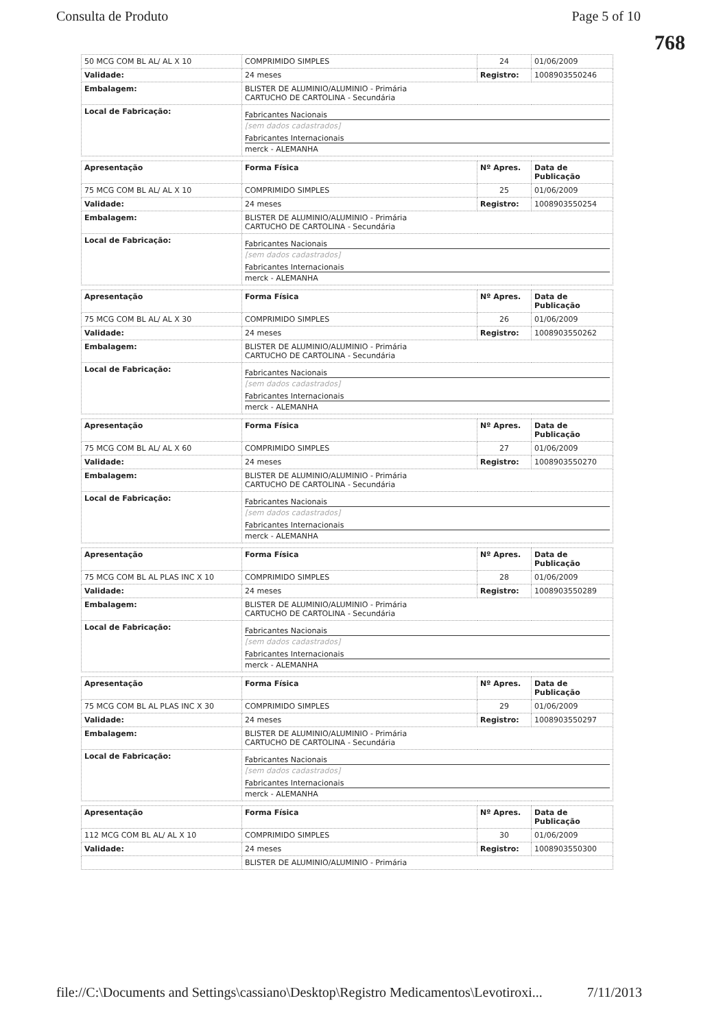Consulta de Produto Page 5 of 10
768
| 50 MCG COM BL AL/ AL X 10 | COMPRIMIDO SIMPLES | 24 | 01/06/2009 |
| Validade: | 24 meses | Registro: | 1008903550246 |
| Embalagem: | BLISTER DE ALUMINIO/ALUMINIO - Primária CARTUCHO DE CARTOLINA - Secundária | | |
| Local de Fabricação: | Fabricantes Nacionais [sem dados cadastrados] Fabricantes Internacionais merck - ALEMANHA | | |
| Apresentação | Forma Física | Nº Apres. | Data de Publicação |
| --- | --- | --- | --- |
| 75 MCG COM BL AL/ AL X 10 | COMPRIMIDO SIMPLES | 25 | 01/06/2009 |
| Validade: | 24 meses | Registro: | 1008903550254 |
| Embalagem: | BLISTER DE ALUMINIO/ALUMINIO - Primária CARTUCHO DE CARTOLINA - Secundária | | |
| Local de Fabricação: | Fabricantes Nacionais [sem dados cadastrados] Fabricantes Internacionais merck - ALEMANHA | | |
| Apresentação | Forma Física | Nº Apres. | Data de Publicação |
| --- | --- | --- | --- |
| 75 MCG COM BL AL/ AL X 30 | COMPRIMIDO SIMPLES | 26 | 01/06/2009 |
| Validade: | 24 meses | Registro: | 1008903550262 |
| Embalagem: | BLISTER DE ALUMINIO/ALUMINIO - Primária CARTUCHO DE CARTOLINA - Secundária | | |
| Local de Fabricação: | Fabricantes Nacionais [sem dados cadastrados] Fabricantes Internacionais merck - ALEMANHA | | |
| Apresentação | Forma Física | Nº Apres. | Data de Publicação |
| --- | --- | --- | --- |
| 75 MCG COM BL AL/ AL X 60 | COMPRIMIDO SIMPLES | 27 | 01/06/2009 |
| Validade: | 24 meses | Registro: | 1008903550270 |
| Embalagem: | BLISTER DE ALUMINIO/ALUMINIO - Primária CARTUCHO DE CARTOLINA - Secundária | | |
| Local de Fabricação: | Fabricantes Nacionais [sem dados cadastrados] Fabricantes Internacionais merck - ALEMANHA | | |
| Apresentação | Forma Física | Nº Apres. | Data de Publicação |
| --- | --- | --- | --- |
| 75 MCG COM BL AL PLAS INC X 10 | COMPRIMIDO SIMPLES | 28 | 01/06/2009 |
| Validade: | 24 meses | Registro: | 1008903550289 |
| Embalagem: | BLISTER DE ALUMINIO/ALUMINIO - Primária CARTUCHO DE CARTOLINA - Secundária | | |
| Local de Fabricação: | Fabricantes Nacionais [sem dados cadastrados] Fabricantes Internacionais merck - ALEMANHA | | |
| Apresentação | Forma Física | Nº Apres. | Data de Publicação |
| --- | --- | --- | --- |
| 75 MCG COM BL AL PLAS INC X 30 | COMPRIMIDO SIMPLES | 29 | 01/06/2009 |
| Validade: | 24 meses | Registro: | 1008903550297 |
| Embalagem: | BLISTER DE ALUMINIO/ALUMINIO - Primária CARTUCHO DE CARTOLINA - Secundária | | |
| Local de Fabricação: | Fabricantes Nacionais [sem dados cadastrados] Fabricantes Internacionais merck - ALEMANHA | | |
| Apresentação | Forma Física | Nº Apres. | Data de Publicação |
| --- | --- | --- | --- |
| 112 MCG COM BL AL/ AL X 10 | COMPRIMIDO SIMPLES | 30 | 01/06/2009 |
| Validade: | 24 meses | Registro: | 1008903550300 |
| | BLISTER DE ALUMINIO/ALUMINIO - Primária | | |
file://C:\Documents and Settings\cassiano\Desktop\Registro Medicamentos\Levotiroxi... 7/11/2013